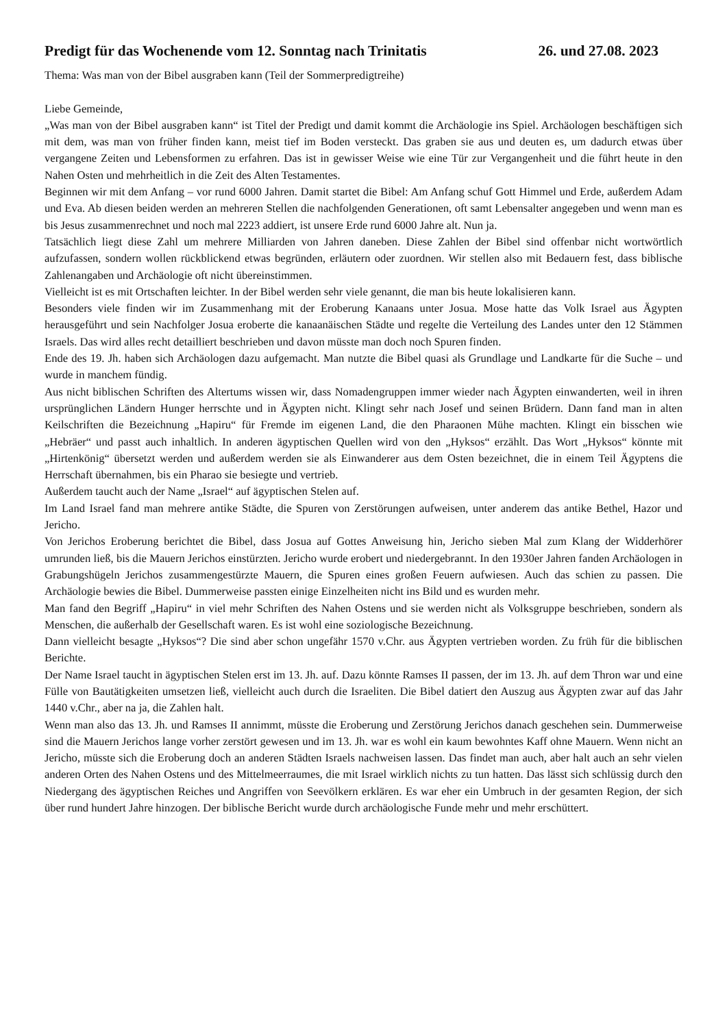Predigt für das Wochenende vom 12. Sonntag nach Trinitatis 26. und 27.08. 2023
Thema: Was man von der Bibel ausgraben kann (Teil der Sommerpredigtreihe)
Liebe Gemeinde,
„Was man von der Bibel ausgraben kann“ ist Titel der Predigt und damit kommt die Archäologie ins Spiel. Archäologen beschäftigen sich mit dem, was man von früher finden kann, meist tief im Boden versteckt. Das graben sie aus und deuten es, um dadurch etwas über vergangene Zeiten und Lebensformen zu erfahren. Das ist in gewisser Weise wie eine Tür zur Vergangenheit und die führt heute in den Nahen Osten und mehrheitlich in die Zeit des Alten Testamentes.
Beginnen wir mit dem Anfang – vor rund 6000 Jahren. Damit startet die Bibel: Am Anfang schuf Gott Himmel und Erde, außerdem Adam und Eva. Ab diesen beiden werden an mehreren Stellen die nachfolgenden Generationen, oft samt Lebensalter angegeben und wenn man es bis Jesus zusammenrechnet und noch mal 2223 addiert, ist unsere Erde rund 6000 Jahre alt. Nun ja.
Tatsächlich liegt diese Zahl um mehrere Milliarden von Jahren daneben. Diese Zahlen der Bibel sind offenbar nicht wortwörtlich aufzufassen, sondern wollen rückblickend etwas begründen, erläutern oder zuordnen. Wir stellen also mit Bedauern fest, dass biblische Zahlenangaben und Archäologie oft nicht übereinstimmen.
Vielleicht ist es mit Ortschaften leichter. In der Bibel werden sehr viele genannt, die man bis heute lokalisieren kann.
Besonders viele finden wir im Zusammenhang mit der Eroberung Kanaans unter Josua. Mose hatte das Volk Israel aus Ägypten herausgeführt und sein Nachfolger Josua eroberte die kanaanäischen Städte und regelte die Verteilung des Landes unter den 12 Stämmen Israels. Das wird alles recht detailliert beschrieben und davon müsste man doch noch Spuren finden.
Ende des 19. Jh. haben sich Archäologen dazu aufgemacht. Man nutzte die Bibel quasi als Grundlage und Landkarte für die Suche – und wurde in manchem fündig.
Aus nicht biblischen Schriften des Altertums wissen wir, dass Nomadengruppen immer wieder nach Ägypten einwanderten, weil in ihren ursprünglichen Ländern Hunger herrschte und in Ägypten nicht. Klingt sehr nach Josef und seinen Brüdern. Dann fand man in alten Keilschriften die Bezeichnung „Hapiru“ für Fremde im eigenen Land, die den Pharaonen Mühe machten. Klingt ein bisschen wie „Hebräer“ und passt auch inhaltlich. In anderen ägyptischen Quellen wird von den „Hyksos“ erzählt. Das Wort „Hyksos“ könnte mit „Hirtenkönig“ übersetzt werden und außerdem werden sie als Einwanderer aus dem Osten bezeichnet, die in einem Teil Ägyptens die Herrschaft übernahmen, bis ein Pharao sie besiegte und vertrieb.
Außerdem taucht auch der Name „Israel“ auf ägyptischen Stelen auf.
Im Land Israel fand man mehrere antike Städte, die Spuren von Zerstörungen aufweisen, unter anderem das antike Bethel, Hazor und Jericho.
Von Jerichos Eroberung berichtet die Bibel, dass Josua auf Gottes Anweisung hin, Jericho sieben Mal zum Klang der Widderhörer umrunden ließ, bis die Mauern Jerichos einstürzten. Jericho wurde erobert und niedergebrannt. In den 1930er Jahren fanden Archäologen in Grabungshügeln Jerichos zusammengestürzte Mauern, die Spuren eines großen Feuern aufwiesen. Auch das schien zu passen. Die Archäologie bewies die Bibel. Dummerweise passten einige Einzelheiten nicht ins Bild und es wurden mehr.
Man fand den Begriff „Hapiru“ in viel mehr Schriften des Nahen Ostens und sie werden nicht als Volksgruppe beschrieben, sondern als Menschen, die außerhalb der Gesellschaft waren. Es ist wohl eine soziologische Bezeichnung.
Dann vielleicht besagte „Hyksos“? Die sind aber schon ungefähr 1570 v.Chr. aus Ägypten vertrieben worden. Zu früh für die biblischen Berichte.
Der Name Israel taucht in ägyptischen Stelen erst im 13. Jh. auf. Dazu könnte Ramses II passen, der im 13. Jh. auf dem Thron war und eine Fülle von Bautätigkeiten umsetzen ließ, vielleicht auch durch die Israeliten. Die Bibel datiert den Auszug aus Ägypten zwar auf das Jahr 1440 v.Chr., aber na ja, die Zahlen halt.
Wenn man also das 13. Jh. und Ramses II annimmt, müsste die Eroberung und Zerstörung Jerichos danach geschehen sein. Dummerweise sind die Mauern Jerichos lange vorher zerstört gewesen und im 13. Jh. war es wohl ein kaum bewohntes Kaff ohne Mauern. Wenn nicht an Jericho, müsste sich die Eroberung doch an anderen Städten Israels nachweisen lassen. Das findet man auch, aber halt auch an sehr vielen anderen Orten des Nahen Ostens und des Mittelmeerraumes, die mit Israel wirklich nichts zu tun hatten. Das lässt sich schlüssig durch den Niedergang des ägyptischen Reiches und Angriffen von Seevölkern erklären. Es war eher ein Umbruch in der gesamten Region, der sich über rund hundert Jahre hinzogen. Der biblische Bericht wurde durch archäologische Funde mehr und mehr erschüttert.